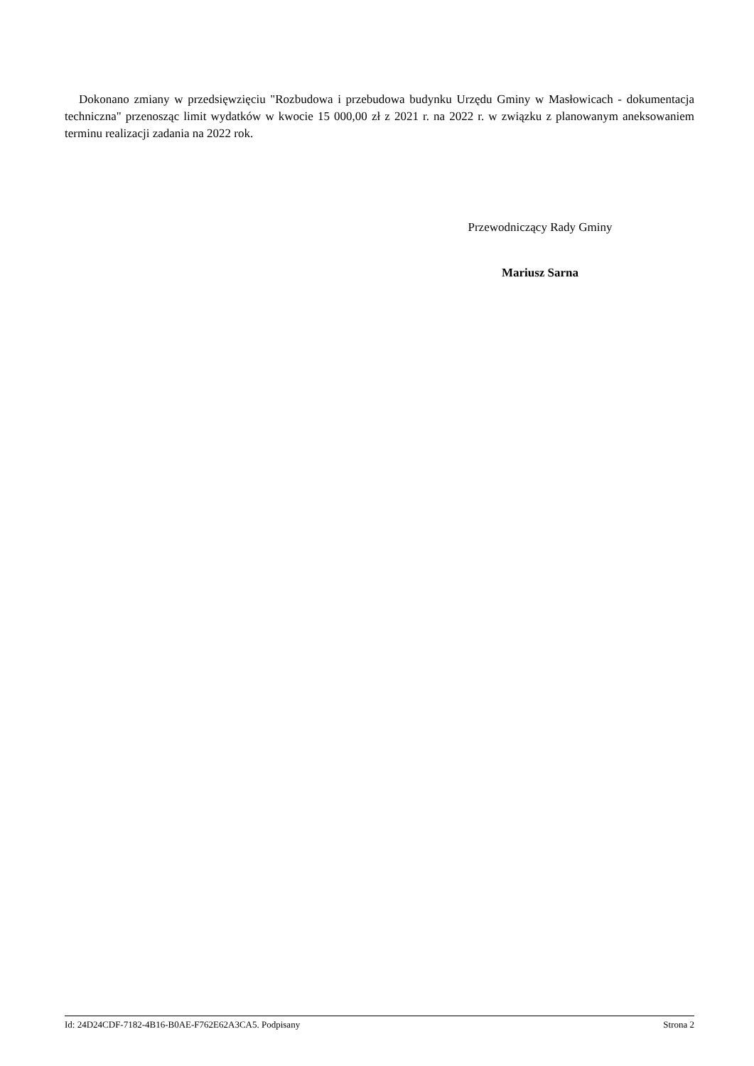Dokonano zmiany w przedsięwzięciu "Rozbudowa i przebudowa budynku Urzędu Gminy w Masłowicach - dokumentacja techniczna" przenosząc limit wydatków w kwocie 15 000,00 zł z 2021 r. na 2022 r. w związku z planowanym aneksowaniem terminu realizacji zadania na 2022 rok.
Przewodniczący Rady Gminy
Mariusz Sarna
Id: 24D24CDF-7182-4B16-B0AE-F762E62A3CA5. Podpisany Strona 2